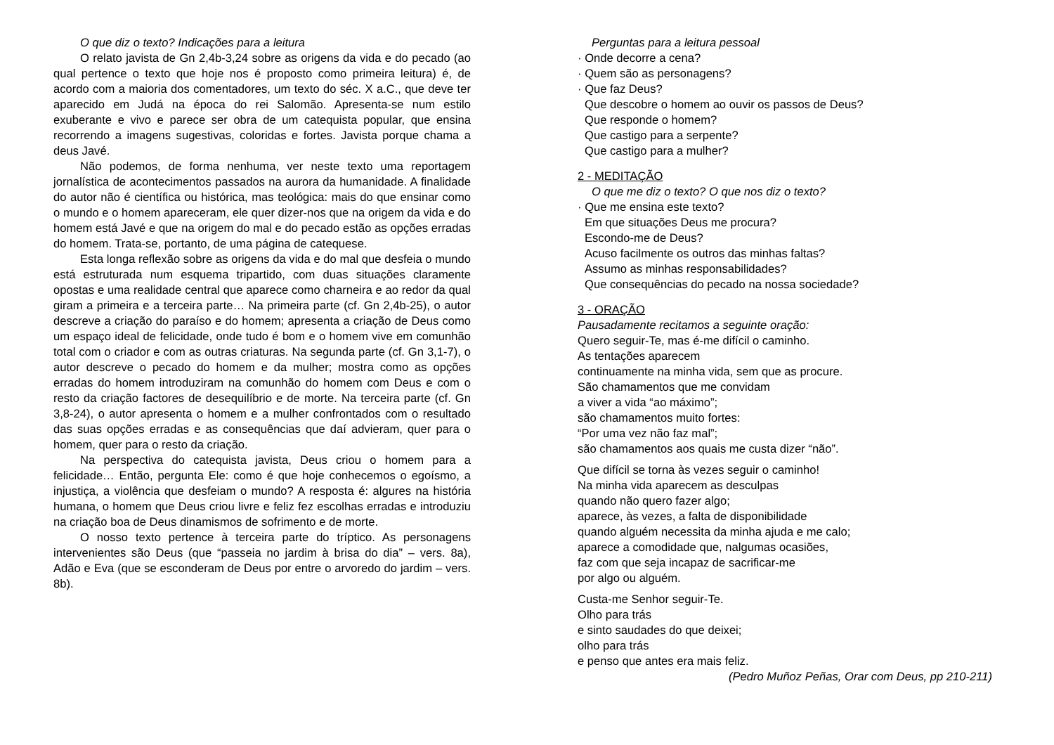O que diz o texto? Indicações para a leitura
O relato javista de Gn 2,4b-3,24 sobre as origens da vida e do pecado (ao qual pertence o texto que hoje nos é proposto como primeira leitura) é, de acordo com a maioria dos comentadores, um texto do séc. X a.C., que deve ter aparecido em Judá na época do rei Salomão. Apresenta-se num estilo exuberante e vivo e parece ser obra de um catequista popular, que ensina recorrendo a imagens sugestivas, coloridas e fortes. Javista porque chama a deus Javé.
Não podemos, de forma nenhuma, ver neste texto uma reportagem jornalística de acontecimentos passados na aurora da humanidade. A finalidade do autor não é científica ou histórica, mas teológica: mais do que ensinar como o mundo e o homem apareceram, ele quer dizer-nos que na origem da vida e do homem está Javé e que na origem do mal e do pecado estão as opções erradas do homem. Trata-se, portanto, de uma página de catequese.
Esta longa reflexão sobre as origens da vida e do mal que desfeia o mundo está estruturada num esquema tripartido, com duas situações claramente opostas e uma realidade central que aparece como charneira e ao redor da qual giram a primeira e a terceira parte… Na primeira parte (cf. Gn 2,4b-25), o autor descreve a criação do paraíso e do homem; apresenta a criação de Deus como um espaço ideal de felicidade, onde tudo é bom e o homem vive em comunhão total com o criador e com as outras criaturas. Na segunda parte (cf. Gn 3,1-7), o autor descreve o pecado do homem e da mulher; mostra como as opções erradas do homem introduziram na comunhão do homem com Deus e com o resto da criação factores de desequilíbrio e de morte. Na terceira parte (cf. Gn 3,8-24), o autor apresenta o homem e a mulher confrontados com o resultado das suas opções erradas e as consequências que daí advieram, quer para o homem, quer para o resto da criação.
Na perspectiva do catequista javista, Deus criou o homem para a felicidade… Então, pergunta Ele: como é que hoje conhecemos o egoísmo, a injustiça, a violência que desfeiam o mundo? A resposta é: algures na história humana, o homem que Deus criou livre e feliz fez escolhas erradas e introduziu na criação boa de Deus dinamismos de sofrimento e de morte.
O nosso texto pertence à terceira parte do tríptico. As personagens intervenientes são Deus (que “passeia no jardim à brisa do dia” – vers. 8a), Adão e Eva (que se esconderam de Deus por entre o arvoredo do jardim – vers. 8b).
Perguntas para a leitura pessoal
· Onde decorre a cena?
· Quem são as personagens?
· Que faz Deus?
Que descobre o homem ao ouvir os passos de Deus?
Que responde o homem?
Que castigo para a serpente?
Que castigo para a mulher?
2 - MEDITAÇÃO
O que me diz o texto? O que nos diz o texto?
· Que me ensina este texto?
Em que situações Deus me procura?
Escondo-me de Deus?
Acuso facilmente os outros das minhas faltas?
Assumo as minhas responsabilidades?
Que consequências do pecado na nossa sociedade?
3 - ORAÇÃO
Pausadamente recitamos a seguinte oração:
Quero seguir-Te, mas é-me difícil o caminho.
As tentações aparecem
continuamente na minha vida, sem que as procure.
São chamamentos que me convidam
a viver a vida “ao máximo”;
são chamamentos muito fortes:
“Por uma vez não faz mal”;
são chamamentos aos quais me custa dizer “não”.
Que difícil se torna às vezes seguir o caminho!
Na minha vida aparecem as desculpas
quando não quero fazer algo;
aparece, às vezes, a falta de disponibilidade
quando alguém necessita da minha ajuda e me calo;
aparece a comodidade que, nalgumas ocasiões,
faz com que seja incapaz de sacrificar-me
por algo ou alguém.
Custa-me Senhor seguir-Te.
Olho para trás
e sinto saudades do que deixei;
olho para trás
e penso que antes era mais feliz.
(Pedro Muñoz Peñas, Orar com Deus, pp 210-211)